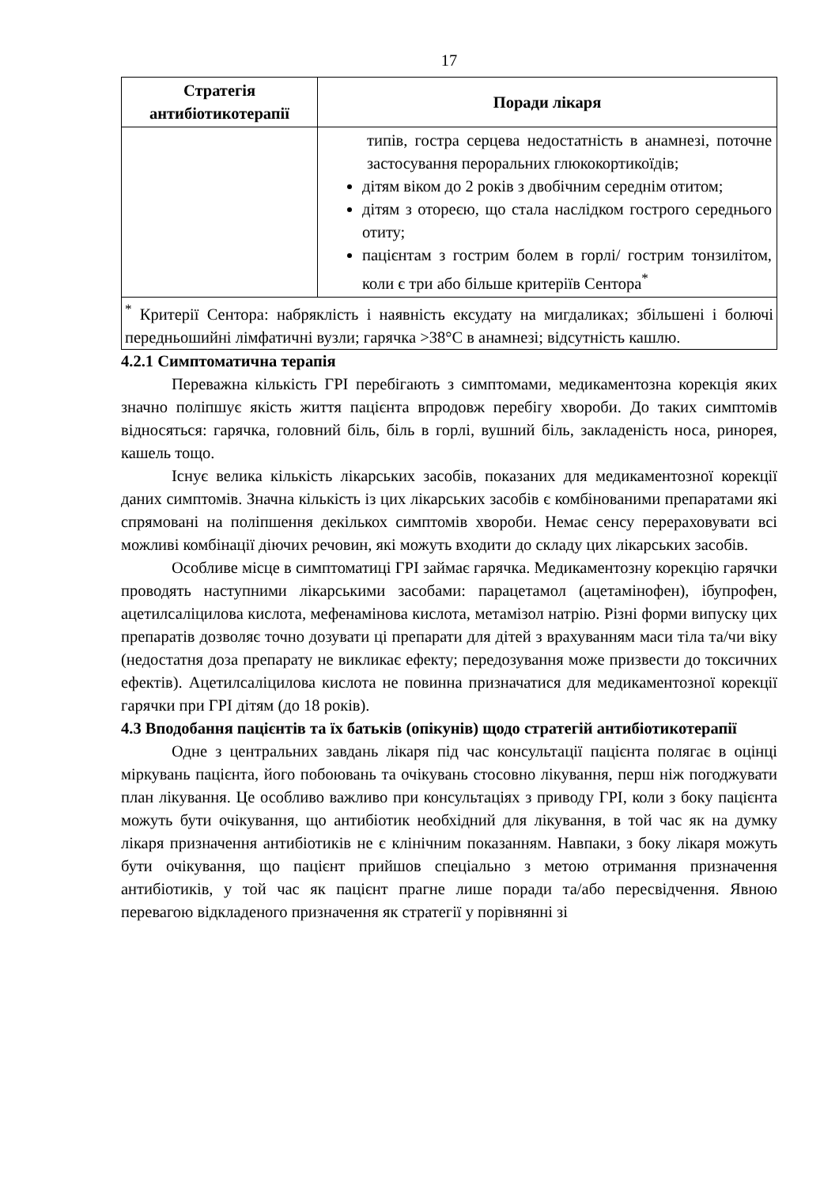17
| Стратегія антибіотикотерапії | Поради лікаря |
| --- | --- |
| | типів, гостра серцева недостатність в анамнезі, поточне застосування пероральних глюкокортикоїдів; дітям віком до 2 років з двобічним середнім отитом; дітям з оторeєю, що стала наслідком гострого середнього отиту; пацієнтам з гострим болем в горлі/ гострим тонзилітом, коли є три або більше критеріїв Сентора<sup>*</sup> |
| <sup>*</sup> Критерії Сентора: набряклість і наявність ексудату на мигдаликах; збільшені і болючі передньошийні лімфатичні вузли; гарячка >38°C в анамнезі; відсутність кашлю. | |
4.2.1 Симптоматична терапія
Переважна кількість ГРІ перебігають з симптомами, медикаментозна корекція яких значно поліпшує якість життя пацієнта впродовж перебігу хвороби. До таких симптомів відносяться: гарячка, головний біль, біль в горлі, вушний біль, закладеність носа, ринорея, кашель тощо.
Існує велика кількість лікарських засобів, показаних для медикаментозної корекції даних симптомів. Значна кількість із цих лікарських засобів є комбінованими препаратами які спрямовані на поліпшення декількох симптомів хвороби. Немає сенсу перераховувати всі можливі комбінації діючих речовин, які можуть входити до складу цих лікарських засобів.
Особливе місце в симптоматиці ГРІ займає гарячка. Медикаментозну корекцію гарячки проводять наступними лікарськими засобами: парацетамол (ацетамінофен), ібупрофен, ацетилсаліцилова кислота, мефенамінова кислота, метамізол натрію. Різні форми випуску цих препаратів дозволяє точно дозувати ці препарати для дітей з врахуванням маси тіла та/чи віку (недостатня доза препарату не викликає ефекту; передозування може призвести до токсичних ефектів). Ацетилсаліцилова кислота не повинна призначатися для медикаментозної корекції гарячки при ГРІ дітям (до 18 років).
4.3 Вподобання пацієнтів та їх батьків (опікунів) щодо стратегій антибіотикотерапії
Одне з центральних завдань лікаря під час консультації пацієнта полягає в оцінці міркувань пацієнта, його побоювань та очікувань стосовно лікування, перш ніж погоджувати план лікування. Це особливо важливо при консультаціях з приводу ГРІ, коли з боку пацієнта можуть бути очікування, що антибіотик необхідний для лікування, в той час як на думку лікаря призначення антибіотиків не є клінічним показанням. Навпаки, з боку лікаря можуть бути очікування, що пацієнт прийшов спеціально з метою отримання призначення антибіотиків, у той час як пацієнт прагне лише поради та/або пересвідчення. Явною перевагою відкладеного призначення як стратегії у порівнянні зі